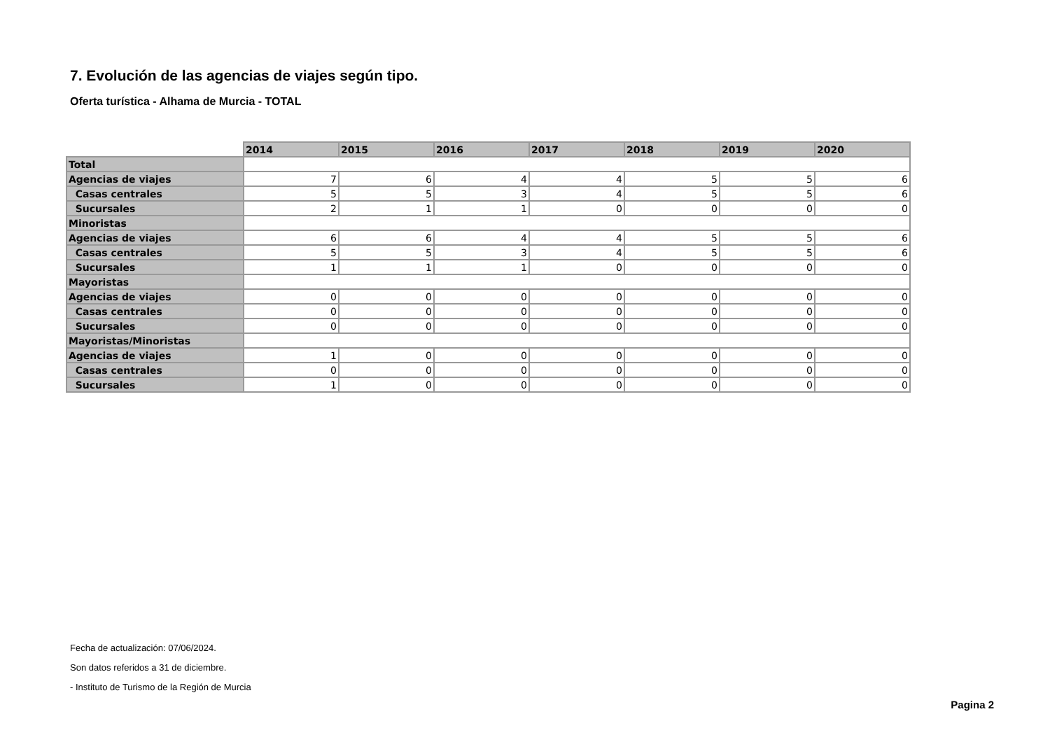7. Evolución de las agencias de viajes según tipo.
Oferta turística - Alhama de Murcia - TOTAL
| | 2014 | 2015 | 2016 | 2017 | 2018 | 2019 | 2020 |
| Total | | | | | | | |
| Agencias de viajes | 7 | 6 | 4 | 4 | 5 | 5 | 6 |
| Casas centrales | 5 | 5 | 3 | 4 | 5 | 5 | 6 |
| Sucursales | 2 | 1 | 1 | 0 | 0 | 0 | 0 |
| Minoristas | | | | | | | |
| Agencias de viajes | 6 | 6 | 4 | 4 | 5 | 5 | 6 |
| Casas centrales | 5 | 5 | 3 | 4 | 5 | 5 | 6 |
| Sucursales | 1 | 1 | 1 | 0 | 0 | 0 | 0 |
| Mayoristas | | | | | | | |
| Agencias de viajes | 0 | 0 | 0 | 0 | 0 | 0 | 0 |
| Casas centrales | 0 | 0 | 0 | 0 | 0 | 0 | 0 |
| Sucursales | 0 | 0 | 0 | 0 | 0 | 0 | 0 |
| Mayoristas/Minoristas | | | | | | | |
| Agencias de viajes | 1 | 0 | 0 | 0 | 0 | 0 | 0 |
| Casas centrales | 0 | 0 | 0 | 0 | 0 | 0 | 0 |
| Sucursales | 1 | 0 | 0 | 0 | 0 | 0 | 0 |
Fecha de actualización: 07/06/2024.
Son datos referidos a 31 de diciembre.
- Instituto de Turismo de la Región de Murcia
Pagina 2